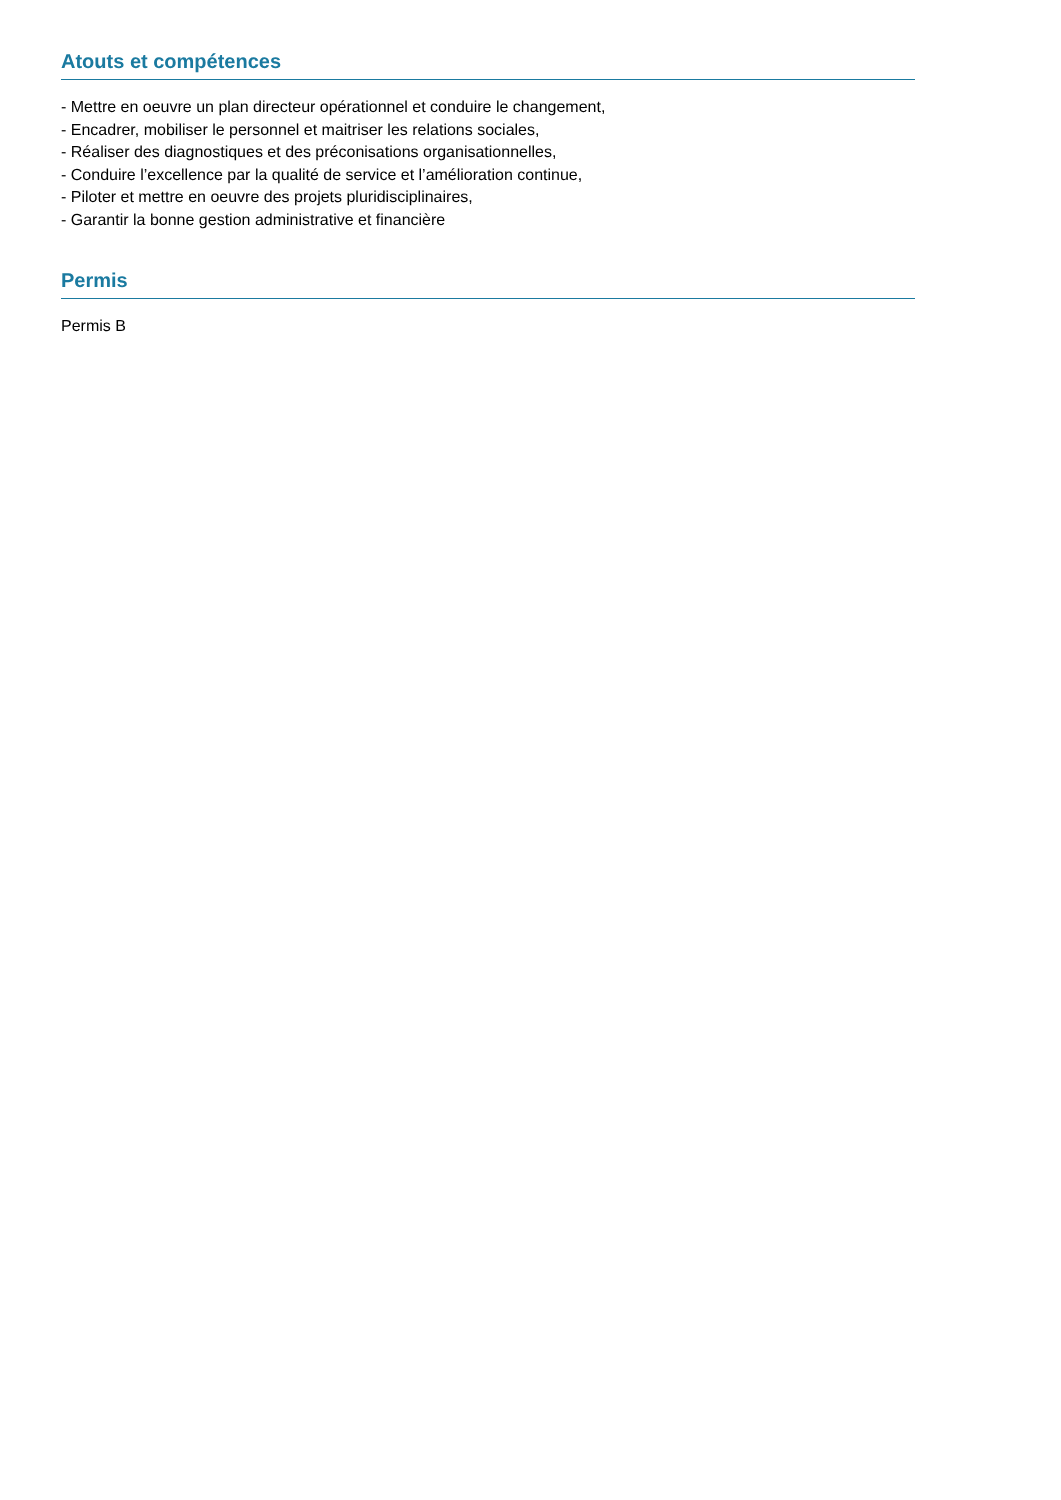Atouts et compétences
- Mettre en oeuvre un plan directeur opérationnel et conduire le changement,
- Encadrer, mobiliser le personnel et maitriser les relations sociales,
- Réaliser des diagnostiques et des préconisations organisationnelles,
- Conduire l’excellence par la qualité de service et l’amélioration continue,
- Piloter et mettre en oeuvre des projets pluridisciplinaires,
- Garantir la bonne gestion administrative et financière
Permis
Permis B